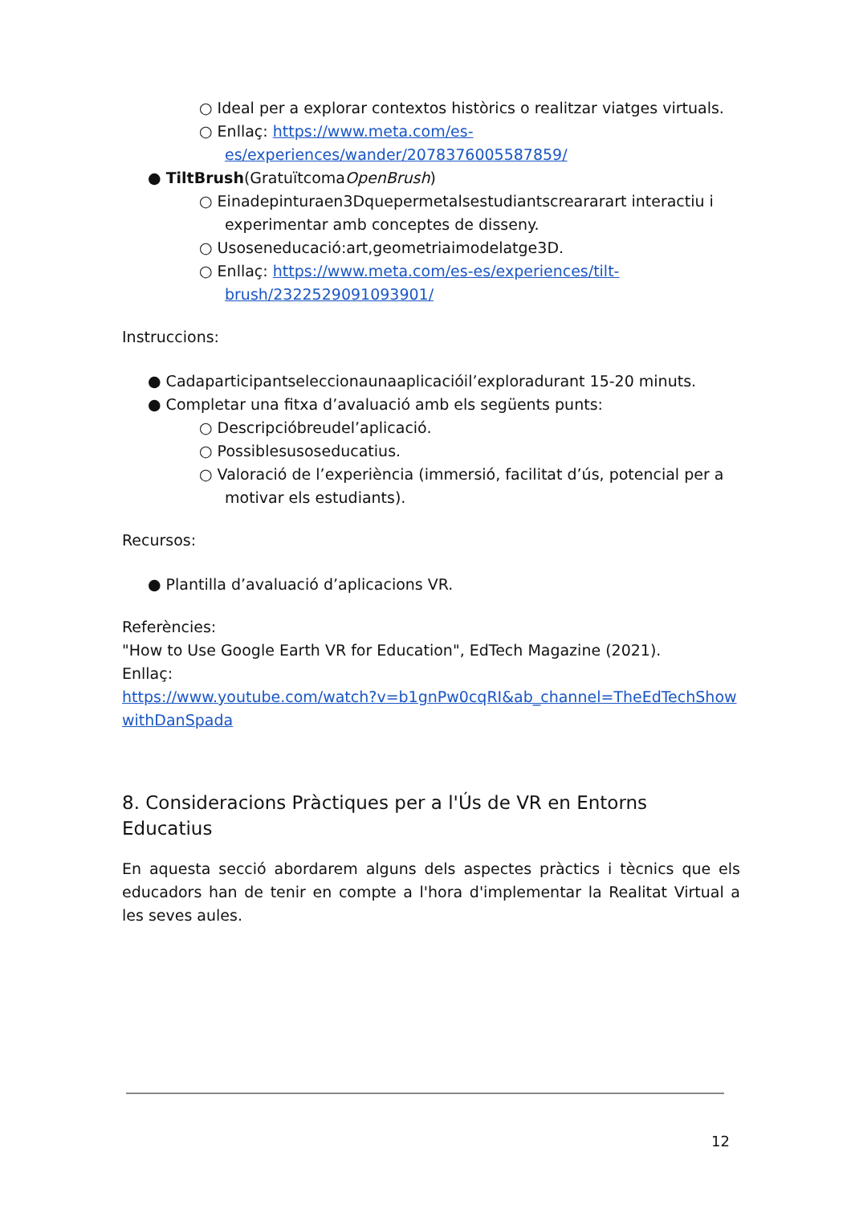○ Ideal per a explorar contextos històrics o realitzar viatges virtuals.
○ Enllaç: https://www.meta.com/es-es/experiences/wander/2078376005587859/
● TiltBrush(GratuïtcomaOpenBrush)
○ Einadepinturaen3Dquepermetalsestudiantscreararart interactiu i experimentar amb conceptes de disseny.
○ Usoseneducació:art,geometriaimodelatge3D.
○ Enllaç: https://www.meta.com/es-es/experiences/tilt-brush/2322529091093901/
Instruccions:
● Cadaparticipantseleccionaunaaplicacióil’exploradurant 15-20 minuts.
● Completar una fitxa d’avaluació amb els següents punts:
○ Descripcióbreudel’aplicació.
○ Possiblesusoseducatius.
○ Valoració de l’experiència (immersió, facilitat d’ús, potencial per a motivar els estudiants).
Recursos:
● Plantilla d’avaluació d’aplicacions VR.
Referències:
"How to Use Google Earth VR for Education", EdTech Magazine (2021).
Enllaç:
https://www.youtube.com/watch?v=b1gnPw0cqRI&ab_channel=TheEdTechShowwithDanSpada
8. Consideracions Pràctiques per a l'Ús de VR en Entorns Educatius
En aquesta secció abordarem alguns dels aspectes pràctics i tècnics que els educadors han de tenir en compte a l'hora d'implementar la Realitat Virtual a les seves aules.
12